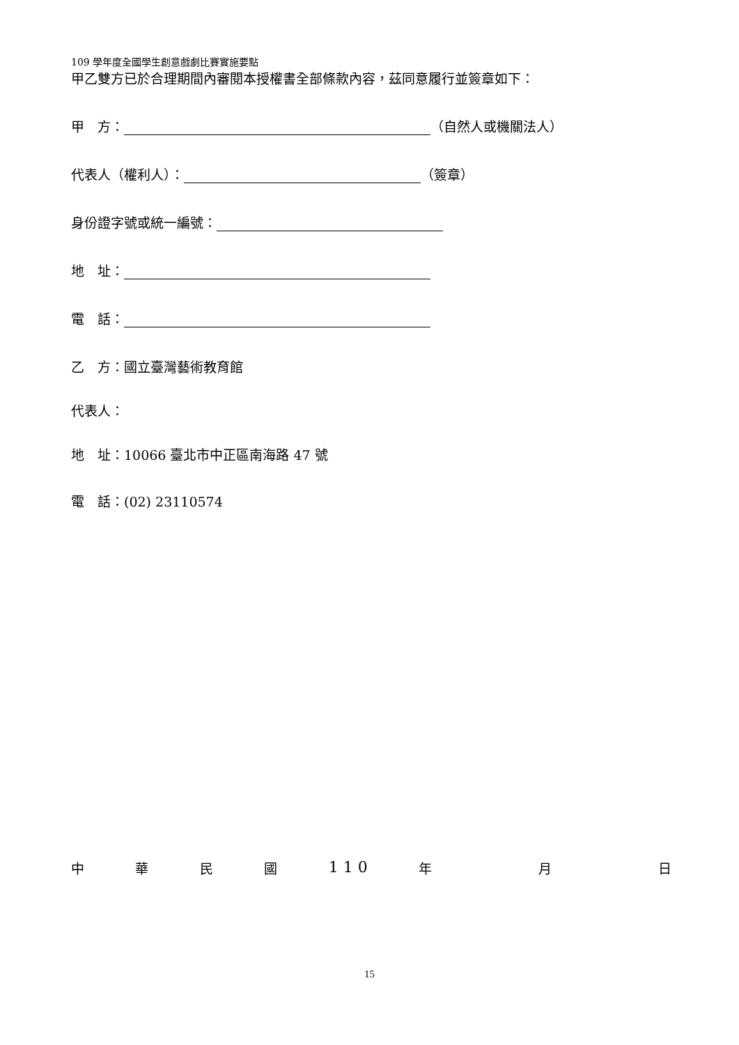109 學年度全國學生創意戲劇比賽實施要點
甲乙雙方已於合理期間內審閱本授權書全部條款內容，茲同意履行並簽章如下：
甲　方： （自然人或機關法人）
代表人（權利人）： （簽章）
身份證字號或統一編號：
地　址：
電　話：
乙　方：國立臺灣藝術教育館
代表人：
地　址：10066 臺北市中正區南海路 47 號
電　話：(02) 23110574
中華民國 1 1 0 年 月 日
15